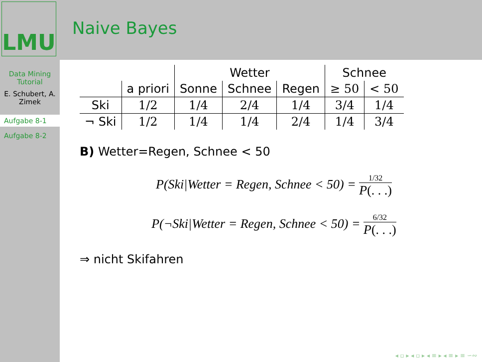LMU
Naive Bayes
Data Mining Tutorial
E. Schubert, A. Zimek
Aufgabe 8-1
Aufgabe 8-2
| | | Wetter | | | Schnee | |
| | a priori | Sonne | Schnee | Regen | ≥ 50 | < 50 |
| Ski | 1/2 | 1/4 | 2/4 | 1/4 | 3/4 | 1/4 |
| ¬ Ski | 1/2 | 1/4 | 1/4 | 2/4 | 1/4 | 3/4 |
B) Wetter=Regen, Schnee < 50
P(Ski|Wetter = Regen, Schnee < 50) = 1/32 P(. . .)
P(¬Ski|Wetter = Regen, Schnee < 50) = 6/32 P(. . .)
⇒ nicht Skifahren
◂ ▫ ▸ ◂ ▫ ▸ ◂ ≡ ▸ ◂ ≡ ▸ ≡ ∽∾